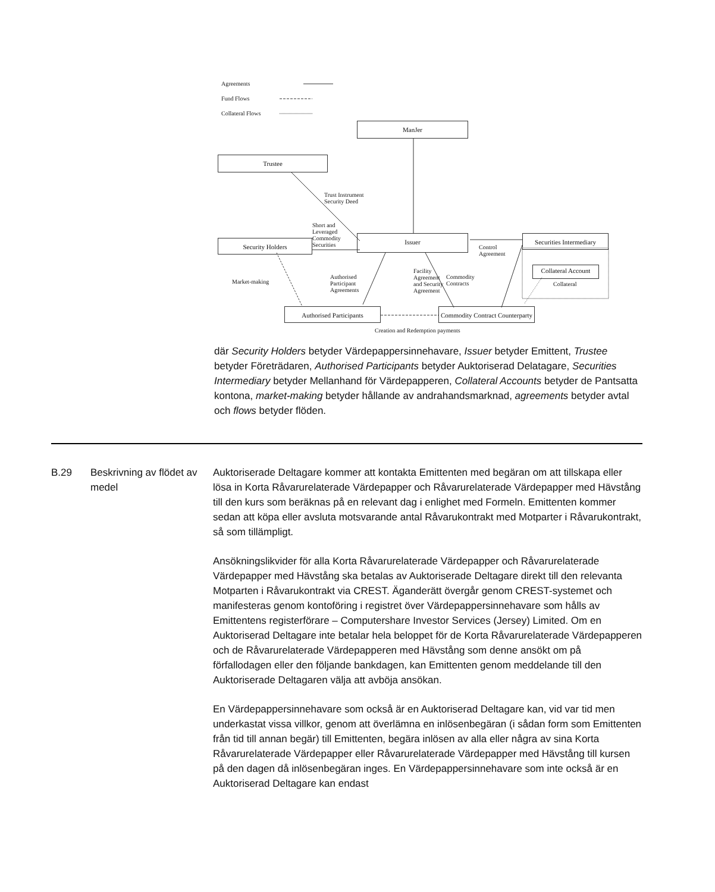Agreements
Fund Flows
Collateral Flows
ManJer
Trustee
Trust Instrument
Security Deed
Short and
Leveraged
Commodity
Securities
Security Holders
Issuer
Control
Agreement
Securities Intermediary
Collateral Account
Collateral
Market-making
Authorised
Participant
Agreements
Facility
Agreement
and Security
Agreement
Commodity
Contracts
Authorised Participants
Commodity Contract Counterparty
Creation and Redemption payments
där Security Holders betyder Värdepappersinnehavare, Issuer betyder Emittent, Trustee betyder Företrädaren, Authorised Participants betyder Auktoriserad Delatagare, Securities Intermediary betyder Mellanhand för Värdepapperen, Collateral Accounts betyder de Pantsatta kontona, market-making betyder hållande av andrahandsmarknad, agreements betyder avtal och flows betyder flöden.
B.29 Beskrivning av flödet av medel
Auktoriserade Deltagare kommer att kontakta Emittenten med begäran om att tillskapa eller lösa in Korta Råvarurelaterade Värdepapper och Råvarurelaterade Värdepapper med Hävstång till den kurs som beräknas på en relevant dag i enlighet med Formeln. Emittenten kommer sedan att köpa eller avsluta motsvarande antal Råvarukontrakt med Motparter i Råvarukontrakt, så som tillämpligt.
Ansökningslikvider för alla Korta Råvarurelaterade Värdepapper och Råvarurelaterade Värdepapper med Hävstång ska betalas av Auktoriserade Deltagare direkt till den relevanta Motparten i Råvarukontrakt via CREST. Äganderätt övergår genom CREST-systemet och manifesteras genom kontoföring i registret över Värdepappersinnehavare som hålls av Emittentens registerförare – Computershare Investor Services (Jersey) Limited. Om en Auktoriserad Deltagare inte betalar hela beloppet för de Korta Råvarurelaterade Värdepapperen och de Råvarurelaterade Värdepapperen med Hävstång som denne ansökt om på förfallodagen eller den följande bankdagen, kan Emittenten genom meddelande till den Auktoriserade Deltagaren välja att avböja ansökan.
En Värdepappersinnehavare som också är en Auktoriserad Deltagare kan, vid var tid men underkastat vissa villkor, genom att överlämna en inlösenbegäran (i sådan form som Emittenten från tid till annan begär) till Emittenten, begära inlösen av alla eller några av sina Korta Råvarurelaterade Värdepapper eller Råvarurelaterade Värdepapper med Hävstång till kursen på den dagen då inlösenbegäran inges. En Värdepappersinnehavare som inte också är en Auktoriserad Deltagare kan endast